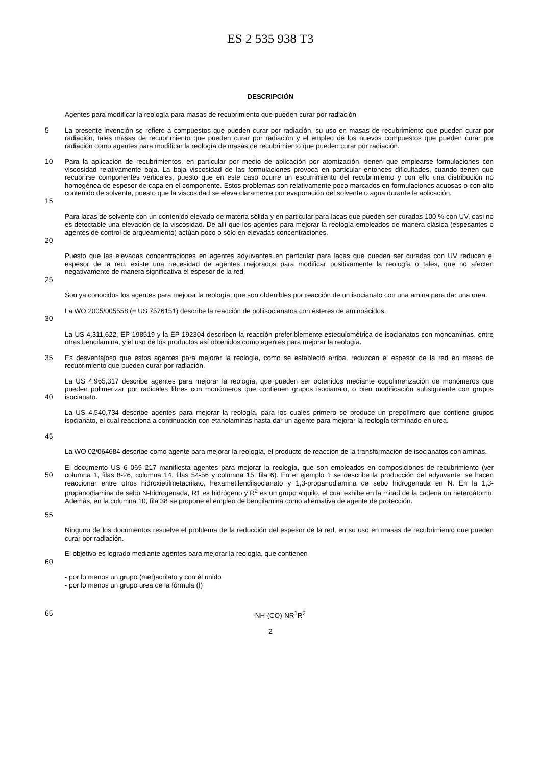ES 2 535 938 T3
DESCRIPCIÓN
Agentes para modificar la reología para masas de recubrimiento que pueden curar por radiación
5 La presente invención se refiere a compuestos que pueden curar por radiación, su uso en masas de recubrimiento que pueden curar por radiación, tales masas de recubrimiento que pueden curar por radiación y el empleo de los nuevos compuestos que pueden curar por radiación como agentes para modificar la reología de masas de recubrimiento que pueden curar por radiación.
10
15
Para la aplicación de recubrimientos, en particular por medio de aplicación por atomización, tienen que emplearse formulaciones con viscosidad relativamente baja. La baja viscosidad de las formulaciones provoca en particular entonces dificultades, cuando tienen que recubrirse componentes verticales, puesto que en este caso ocurre un escurrimiento del recubrimiento y con ello una distribución no homogénea de espesor de capa en el componente. Estos problemas son relativamente poco marcados en formulaciones acuosas o con alto contenido de solvente, puesto que la viscosidad se eleva claramente por evaporación del solvente o agua durante la aplicación.
20 Para lacas de solvente con un contenido elevado de materia sólida y en particular para lacas que pueden ser curadas 100 % con UV, casi no es detectable una elevación de la viscosidad. De allí que los agentes para mejorar la reología empleados de manera clásica (espesantes o agentes de control de arqueamiento) actúan poco o sólo en elevadas concentraciones.
25 Puesto que las elevadas concentraciones en agentes adyuvantes en particular para lacas que pueden ser curadas con UV reducen el espesor de la red, existe una necesidad de agentes mejorados para modificar positivamente la reología o tales, que no afecten negativamente de manera significativa el espesor de la red.
Son ya conocidos los agentes para mejorar la reología, que son obtenibles por reacción de un isocianato con una amina para dar una urea.
30 La WO 2005/005558 (= US 7576151) describe la reacción de poliisocianatos con ésteres de aminoácidos.
La US 4,311,622, EP 198519 y la EP 192304 describen la reacción preferiblemente estequiométrica de isocianatos con monoaminas, entre otras bencilamina, y el uso de los productos así obtenidos como agentes para mejorar la reología.
35 Es desventajoso que estos agentes para mejorar la reología, como se estableció arriba, reduzcan el espesor de la red en masas de recubrimiento que pueden curar por radiación.
40 La US 4,965,317 describe agentes para mejorar la reología, que pueden ser obtenidos mediante copolimerización de monómeros que pueden polimerizar por radicales libres con monómeros que contienen grupos isocianato, o bien modificación subsiguiente con grupos isocianato.
45 La US 4,540,734 describe agentes para mejorar la reología, para los cuales primero se produce un prepolímero que contiene grupos isocianato, el cual reacciona a continuación con etanolaminas hasta dar un agente para mejorar la reología terminado en urea.
La WO 02/064684 describe como agente para mejorar la reología, el producto de reacción de la transformación de isocianatos con aminas.
50
55
El documento US 6 069 217 manifiesta agentes para mejorar la reología, que son empleados en composiciones de recubrimiento (ver columna 1, filas 8-26, columna 14, filas 54-56 y columna 15, fila 6). En el ejemplo 1 se describe la producción del adyuvante: se hacen reaccionar entre otros hidroxietilmetacrilato, hexametilendiisocianato y 1,3-propanodiamina de sebo hidrogenada en N. En la 1,3-propanodiamina de sebo N-hidrogenada, R1 es hidrógeno y R<sup>2</sup> es un grupo alquilo, el cual exhibe en la mitad de la cadena un heteroátomo. Además, en la columna 10, fila 38 se propone el empleo de bencilamina como alternativa de agente de protección.
Ninguno de los documentos resuelve el problema de la reducción del espesor de la red, en su uso en masas de recubrimiento que pueden curar por radiación.
60 El objetivo es logrado mediante agentes para mejorar la reología, que contienen
- por lo menos un grupo (met)acrilato y con él unido
- por lo menos un grupo urea de la fórmula (I)
65 -NH-(CO)-NR<sup>1</sup>R<sup>2</sup>
2